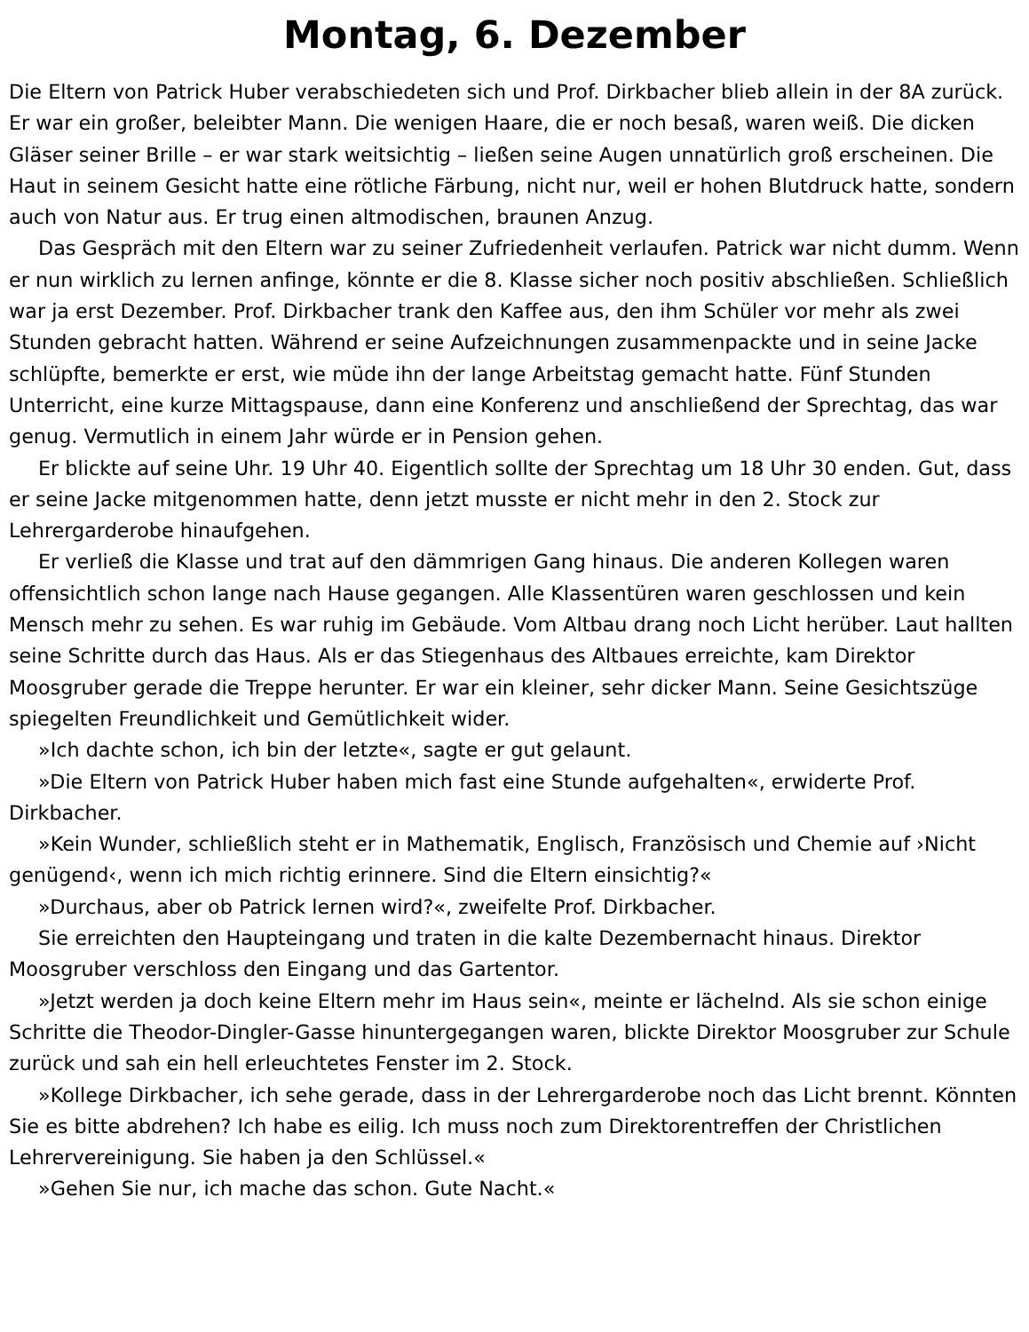Montag, 6. Dezember
Die Eltern von Patrick Huber verabschiedeten sich und Prof. Dirkbacher blieb allein in der 8A zurück. Er war ein großer, beleibter Mann. Die wenigen Haare, die er noch besaß, waren weiß. Die dicken Gläser seiner Brille – er war stark weitsichtig – ließen seine Augen unnatürlich groß erscheinen. Die Haut in seinem Gesicht hatte eine rötliche Färbung, nicht nur, weil er hohen Blutdruck hatte, sondern auch von Natur aus. Er trug einen altmodischen, braunen Anzug.
Das Gespräch mit den Eltern war zu seiner Zufriedenheit verlaufen. Patrick war nicht dumm. Wenn er nun wirklich zu lernen anfinge, könnte er die 8. Klasse sicher noch positiv abschließen. Schließlich war ja erst Dezember. Prof. Dirkbacher trank den Kaffee aus, den ihm Schüler vor mehr als zwei Stunden gebracht hatten. Während er seine Aufzeichnungen zusammenpackte und in seine Jacke schlüpfte, bemerkte er erst, wie müde ihn der lange Arbeitstag gemacht hatte. Fünf Stunden Unterricht, eine kurze Mittagspause, dann eine Konferenz und anschließend der Sprechtag, das war genug. Vermutlich in einem Jahr würde er in Pension gehen.
Er blickte auf seine Uhr. 19 Uhr 40. Eigentlich sollte der Sprechtag um 18 Uhr 30 enden. Gut, dass er seine Jacke mitgenommen hatte, denn jetzt musste er nicht mehr in den 2. Stock zur Lehrergarderobe hinaufgehen.
Er verließ die Klasse und trat auf den dämmrigen Gang hinaus. Die anderen Kollegen waren offensichtlich schon lange nach Hause gegangen. Alle Klassentüren waren geschlossen und kein Mensch mehr zu sehen. Es war ruhig im Gebäude. Vom Altbau drang noch Licht herüber. Laut hallten seine Schritte durch das Haus. Als er das Stiegenhaus des Altbaues erreichte, kam Direktor Moosgruber gerade die Treppe herunter. Er war ein kleiner, sehr dicker Mann. Seine Gesichtszüge spiegelten Freundlichkeit und Gemütlichkeit wider.
»Ich dachte schon, ich bin der letzte«, sagte er gut gelaunt.
»Die Eltern von Patrick Huber haben mich fast eine Stunde aufgehalten«, erwiderte Prof. Dirkbacher.
»Kein Wunder, schließlich steht er in Mathematik, Englisch, Französisch und Chemie auf ›Nicht genügend‹, wenn ich mich richtig erinnere. Sind die Eltern einsichtig?«
»Durchaus, aber ob Patrick lernen wird?«, zweifelte Prof. Dirkbacher.
Sie erreichten den Haupteingang und traten in die kalte Dezembernacht hinaus. Direktor Moosgruber verschloss den Eingang und das Gartentor.
»Jetzt werden ja doch keine Eltern mehr im Haus sein«, meinte er lächelnd. Als sie schon einige Schritte die Theodor-Dingler-Gasse hinuntergegangen waren, blickte Direktor Moosgruber zur Schule zurück und sah ein hell erleuchtetes Fenster im 2. Stock.
»Kollege Dirkbacher, ich sehe gerade, dass in der Lehrergarderobe noch das Licht brennt. Könnten Sie es bitte abdrehen? Ich habe es eilig. Ich muss noch zum Direktorentreffen der Christlichen Lehrervereinigung. Sie haben ja den Schlüssel.«
»Gehen Sie nur, ich mache das schon. Gute Nacht.«